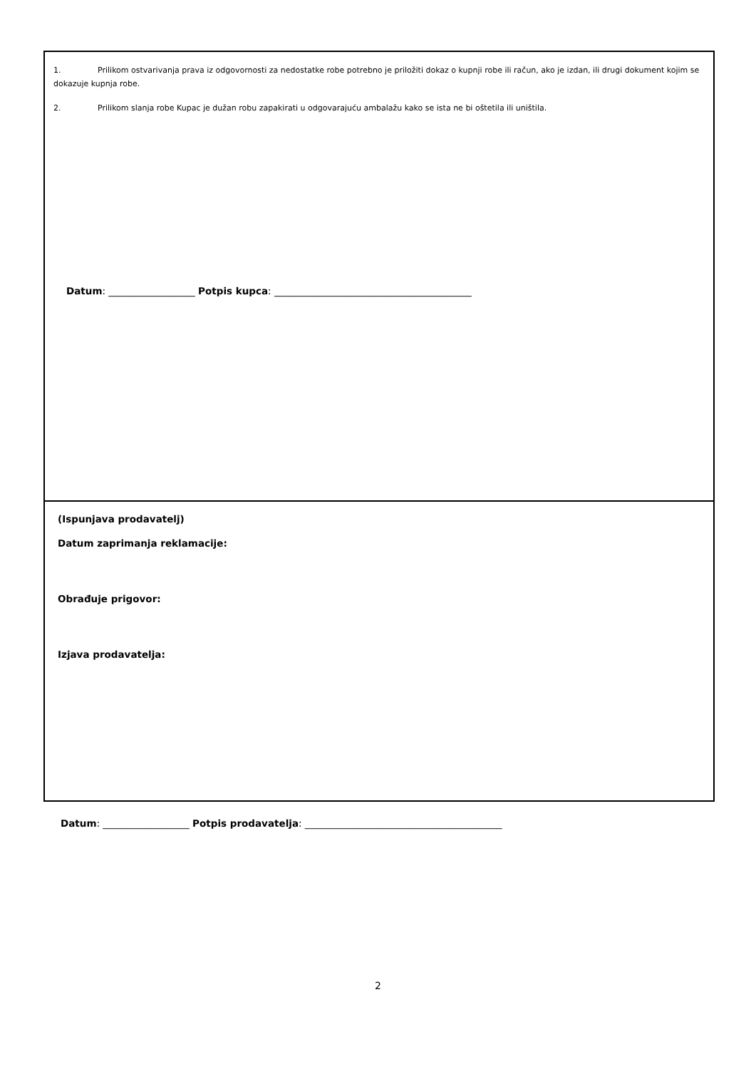1. Prilikom ostvarivanja prava iz odgovornosti za nedostatke robe potrebno je priložiti dokaz o kupnji robe ili račun, ako je izdan, ili drugi dokument kojim se dokazuje kupnja robe.
2. Prilikom slanja robe Kupac je dužan robu zapakirati u odgovarajuću ambalažu kako se ista ne bi oštetila ili uništila.
Datum: __________________ Potpis kupca: _________________________________________
(Ispunjava prodavatelj)
Datum zaprimanja reklamacije:
Obrađuje prigovor:
Izjava prodavatelja:
Datum: __________________ Potpis prodavatelja: _________________________________________
2